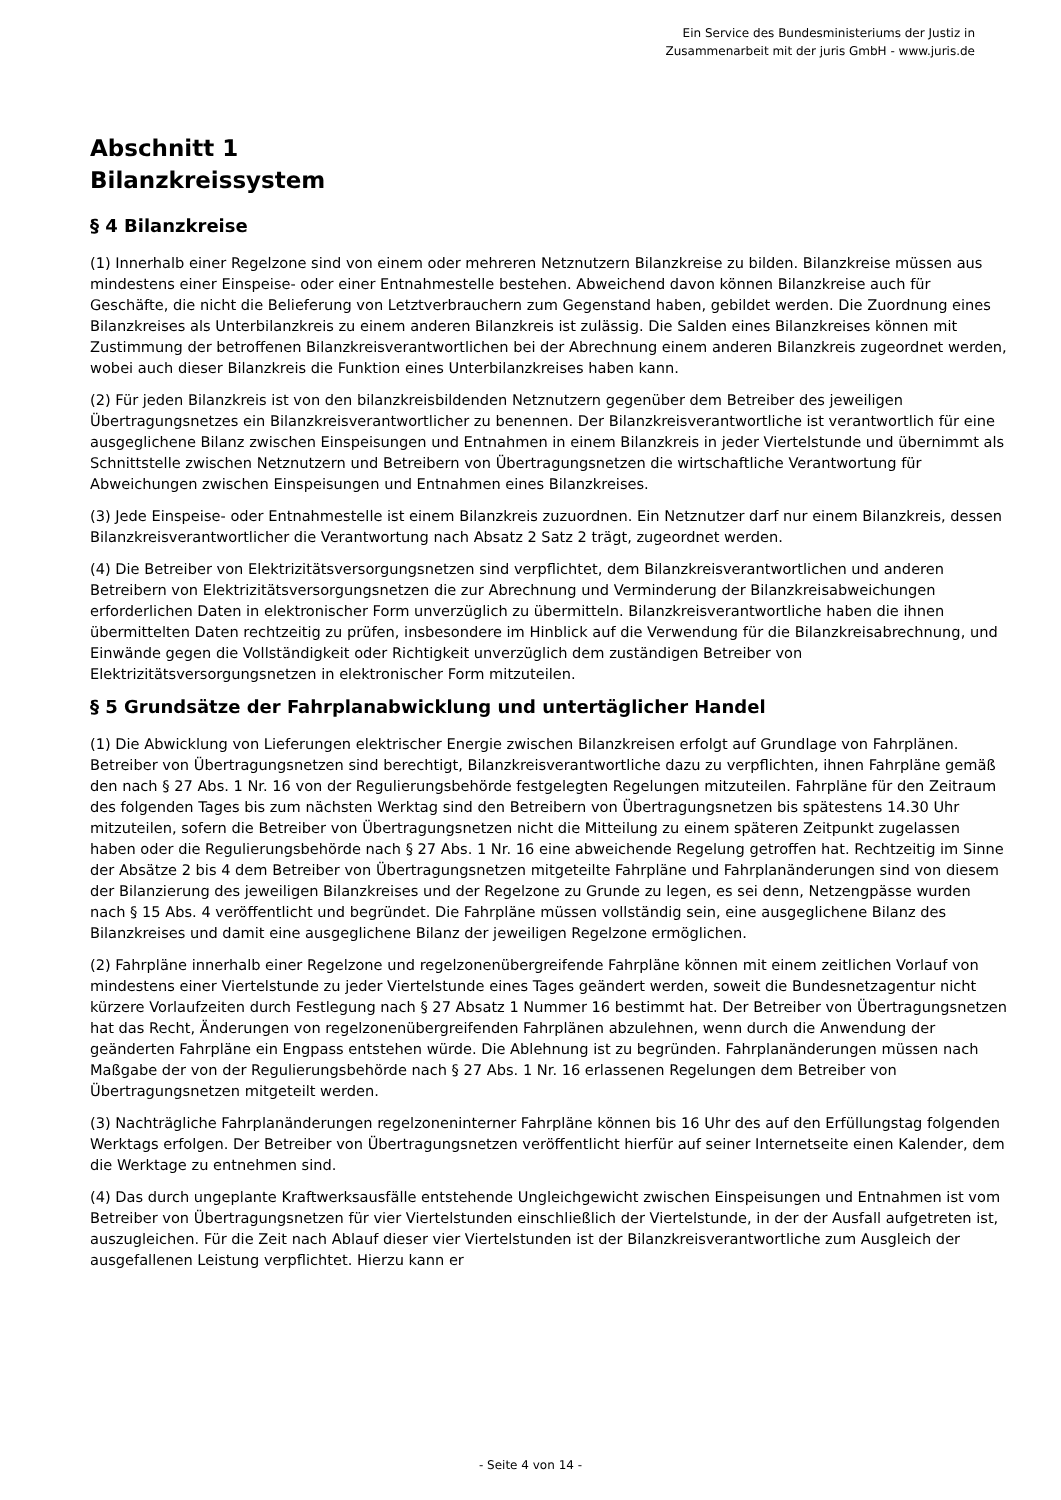Ein Service des Bundesministeriums der Justiz in
Zusammenarbeit mit der juris GmbH - www.juris.de
Abschnitt 1
Bilanzkreissystem
§ 4 Bilanzkreise
(1) Innerhalb einer Regelzone sind von einem oder mehreren Netznutzern Bilanzkreise zu bilden. Bilanzkreise müssen aus mindestens einer Einspeise- oder einer Entnahmestelle bestehen. Abweichend davon können Bilanzkreise auch für Geschäfte, die nicht die Belieferung von Letztverbrauchern zum Gegenstand haben, gebildet werden. Die Zuordnung eines Bilanzkreises als Unterbilanzkreis zu einem anderen Bilanzkreis ist zulässig. Die Salden eines Bilanzkreises können mit Zustimmung der betroffenen Bilanzkreisverantwortlichen bei der Abrechnung einem anderen Bilanzkreis zugeordnet werden, wobei auch dieser Bilanzkreis die Funktion eines Unterbilanzkreises haben kann.
(2) Für jeden Bilanzkreis ist von den bilanzkreisbildenden Netznutzern gegenüber dem Betreiber des jeweiligen Übertragungsnetzes ein Bilanzkreisverantwortlicher zu benennen. Der Bilanzkreisverantwortliche ist verantwortlich für eine ausgeglichene Bilanz zwischen Einspeisungen und Entnahmen in einem Bilanzkreis in jeder Viertelstunde und übernimmt als Schnittstelle zwischen Netznutzern und Betreibern von Übertragungsnetzen die wirtschaftliche Verantwortung für Abweichungen zwischen Einspeisungen und Entnahmen eines Bilanzkreises.
(3) Jede Einspeise- oder Entnahmestelle ist einem Bilanzkreis zuzuordnen. Ein Netznutzer darf nur einem Bilanzkreis, dessen Bilanzkreisverantwortlicher die Verantwortung nach Absatz 2 Satz 2 trägt, zugeordnet werden.
(4) Die Betreiber von Elektrizitätsversorgungsnetzen sind verpflichtet, dem Bilanzkreisverantwortlichen und anderen Betreibern von Elektrizitätsversorgungsnetzen die zur Abrechnung und Verminderung der Bilanzkreisabweichungen erforderlichen Daten in elektronischer Form unverzüglich zu übermitteln. Bilanzkreisverantwortliche haben die ihnen übermittelten Daten rechtzeitig zu prüfen, insbesondere im Hinblick auf die Verwendung für die Bilanzkreisabrechnung, und Einwände gegen die Vollständigkeit oder Richtigkeit unverzüglich dem zuständigen Betreiber von Elektrizitätsversorgungsnetzen in elektronischer Form mitzuteilen.
§ 5 Grundsätze der Fahrplanabwicklung und untertäglicher Handel
(1) Die Abwicklung von Lieferungen elektrischer Energie zwischen Bilanzkreisen erfolgt auf Grundlage von Fahrplänen. Betreiber von Übertragungsnetzen sind berechtigt, Bilanzkreisverantwortliche dazu zu verpflichten, ihnen Fahrpläne gemäß den nach § 27 Abs. 1 Nr. 16 von der Regulierungsbehörde festgelegten Regelungen mitzuteilen. Fahrpläne für den Zeitraum des folgenden Tages bis zum nächsten Werktag sind den Betreibern von Übertragungsnetzen bis spätestens 14.30 Uhr mitzuteilen, sofern die Betreiber von Übertragungsnetzen nicht die Mitteilung zu einem späteren Zeitpunkt zugelassen haben oder die Regulierungsbehörde nach § 27 Abs. 1 Nr. 16 eine abweichende Regelung getroffen hat. Rechtzeitig im Sinne der Absätze 2 bis 4 dem Betreiber von Übertragungsnetzen mitgeteilte Fahrpläne und Fahrplanänderungen sind von diesem der Bilanzierung des jeweiligen Bilanzkreises und der Regelzone zu Grunde zu legen, es sei denn, Netzengpässe wurden nach § 15 Abs. 4 veröffentlicht und begründet. Die Fahrpläne müssen vollständig sein, eine ausgeglichene Bilanz des Bilanzkreises und damit eine ausgeglichene Bilanz der jeweiligen Regelzone ermöglichen.
(2) Fahrpläne innerhalb einer Regelzone und regelzonenübergreifende Fahrpläne können mit einem zeitlichen Vorlauf von mindestens einer Viertelstunde zu jeder Viertelstunde eines Tages geändert werden, soweit die Bundesnetzagentur nicht kürzere Vorlaufzeiten durch Festlegung nach § 27 Absatz 1 Nummer 16 bestimmt hat. Der Betreiber von Übertragungsnetzen hat das Recht, Änderungen von regelzonenübergreifenden Fahrplänen abzulehnen, wenn durch die Anwendung der geänderten Fahrpläne ein Engpass entstehen würde. Die Ablehnung ist zu begründen. Fahrplanänderungen müssen nach Maßgabe der von der Regulierungsbehörde nach § 27 Abs. 1 Nr. 16 erlassenen Regelungen dem Betreiber von Übertragungsnetzen mitgeteilt werden.
(3) Nachträgliche Fahrplanänderungen regelzoneninterner Fahrpläne können bis 16 Uhr des auf den Erfüllungstag folgenden Werktags erfolgen. Der Betreiber von Übertragungsnetzen veröffentlicht hierfür auf seiner Internetseite einen Kalender, dem die Werktage zu entnehmen sind.
(4) Das durch ungeplante Kraftwerksausfälle entstehende Ungleichgewicht zwischen Einspeisungen und Entnahmen ist vom Betreiber von Übertragungsnetzen für vier Viertelstunden einschließlich der Viertelstunde, in der der Ausfall aufgetreten ist, auszugleichen. Für die Zeit nach Ablauf dieser vier Viertelstunden ist der Bilanzkreisverantwortliche zum Ausgleich der ausgefallenen Leistung verpflichtet. Hierzu kann er
- Seite 4 von 14 -